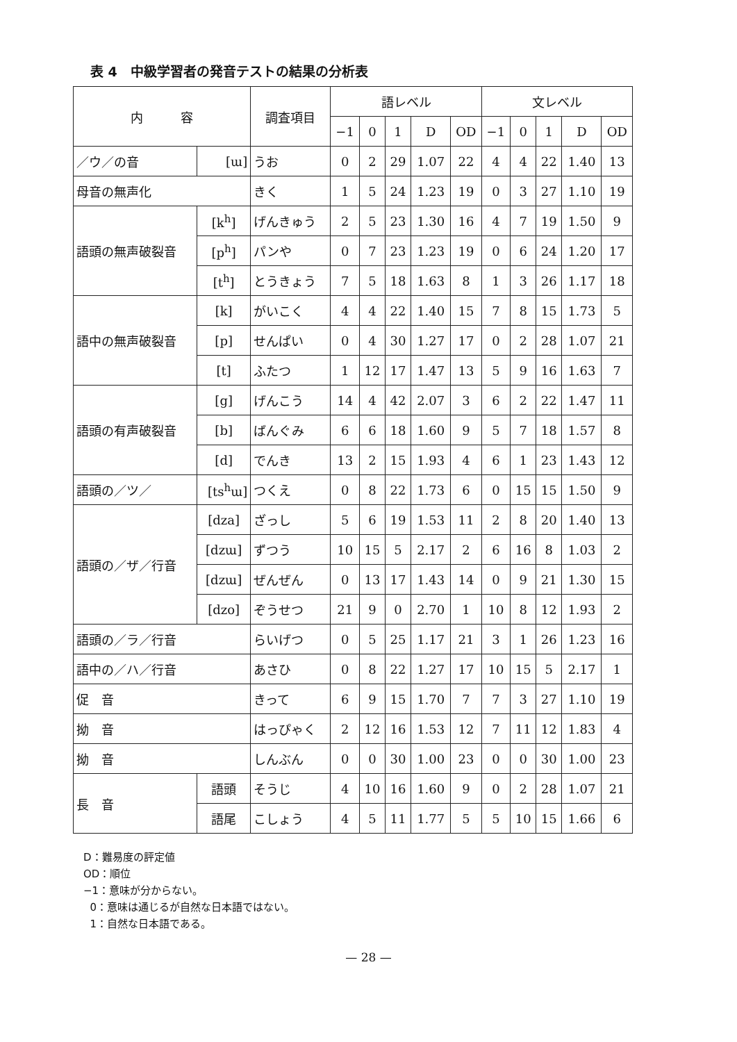表 4　中級学習者の発音テストの結果の分析表
| 内 容 | | 調査項目 | 語レベル | | | | | 文レベル | | | | |
| --- | --- | --- | --- | --- | --- | --- | --- | --- | --- | --- | --- | --- |
| | | | −1 | 0 | 1 | D | OD | −1 | 0 | 1 | D | OD |
| ／ウ／の音 | [ɯ] | うお | 0 | 2 | 29 | 1.07 | 22 | 4 | 4 | 22 | 1.40 | 13 |
| 母音の無声化 | | きく | 1 | 5 | 24 | 1.23 | 19 | 0 | 3 | 27 | 1.10 | 19 |
| 語頭の無声破裂音 | [k<sup>h</sup>] | げんきゅう | 2 | 5 | 23 | 1.30 | 16 | 4 | 7 | 19 | 1.50 | 9 |
| | [p<sup>h</sup>] | パンや | 0 | 7 | 23 | 1.23 | 19 | 0 | 6 | 24 | 1.20 | 17 |
| | [t<sup>h</sup>] | とうきょう | 7 | 5 | 18 | 1.63 | 8 | 1 | 3 | 26 | 1.17 | 18 |
| 語中の無声破裂音 | [k] | がいこく | 4 | 4 | 22 | 1.40 | 15 | 7 | 8 | 15 | 1.73 | 5 |
| | [p] | せんぱい | 0 | 4 | 30 | 1.27 | 17 | 0 | 2 | 28 | 1.07 | 21 |
| | [t] | ふたつ | 1 | 12 | 17 | 1.47 | 13 | 5 | 9 | 16 | 1.63 | 7 |
| 語頭の有声破裂音 | [g] | げんこう | 14 | 4 | 42 | 2.07 | 3 | 6 | 2 | 22 | 1.47 | 11 |
| | [b] | ばんぐみ | 6 | 6 | 18 | 1.60 | 9 | 5 | 7 | 18 | 1.57 | 8 |
| | [d] | でんき | 13 | 2 | 15 | 1.93 | 4 | 6 | 1 | 23 | 1.43 | 12 |
| 語頭の／ツ／ | [ts<sup>h</sup>ɯ] | つくえ | 0 | 8 | 22 | 1.73 | 6 | 0 | 15 | 15 | 1.50 | 9 |
| 語頭の／ザ／行音 | [dza] | ざっし | 5 | 6 | 19 | 1.53 | 11 | 2 | 8 | 20 | 1.40 | 13 |
| | [dzɯ] | ずつう | 10 | 15 | 5 | 2.17 | 2 | 6 | 16 | 8 | 1.03 | 2 |
| | [dzɯ] | ぜんぜん | 0 | 13 | 17 | 1.43 | 14 | 0 | 9 | 21 | 1.30 | 15 |
| | [dzo] | ぞうせつ | 21 | 9 | 0 | 2.70 | 1 | 10 | 8 | 12 | 1.93 | 2 |
| 語頭の／ラ／行音 | | らいげつ | 0 | 5 | 25 | 1.17 | 21 | 3 | 1 | 26 | 1.23 | 16 |
| 語中の／ハ／行音 | | あさひ | 0 | 8 | 22 | 1.27 | 17 | 10 | 15 | 5 | 2.17 | 1 |
| 促 音 | | きって | 6 | 9 | 15 | 1.70 | 7 | 7 | 3 | 27 | 1.10 | 19 |
| 拗 音 | | はっぴゃく | 2 | 12 | 16 | 1.53 | 12 | 7 | 11 | 12 | 1.83 | 4 |
| 拗 音 | | しんぶん | 0 | 0 | 30 | 1.00 | 23 | 0 | 0 | 30 | 1.00 | 23 |
| 長 音 | 語頭 | そうじ | 4 | 10 | 16 | 1.60 | 9 | 0 | 2 | 28 | 1.07 | 21 |
| | 語尾 | こしょう | 4 | 5 | 11 | 1.77 | 5 | 5 | 10 | 15 | 1.66 | 6 |
D：難易度の評定値
OD：順位
−1：意味が分からない。
0：意味は通じるが自然な日本語ではない。
1：自然な日本語である。
— 28 —